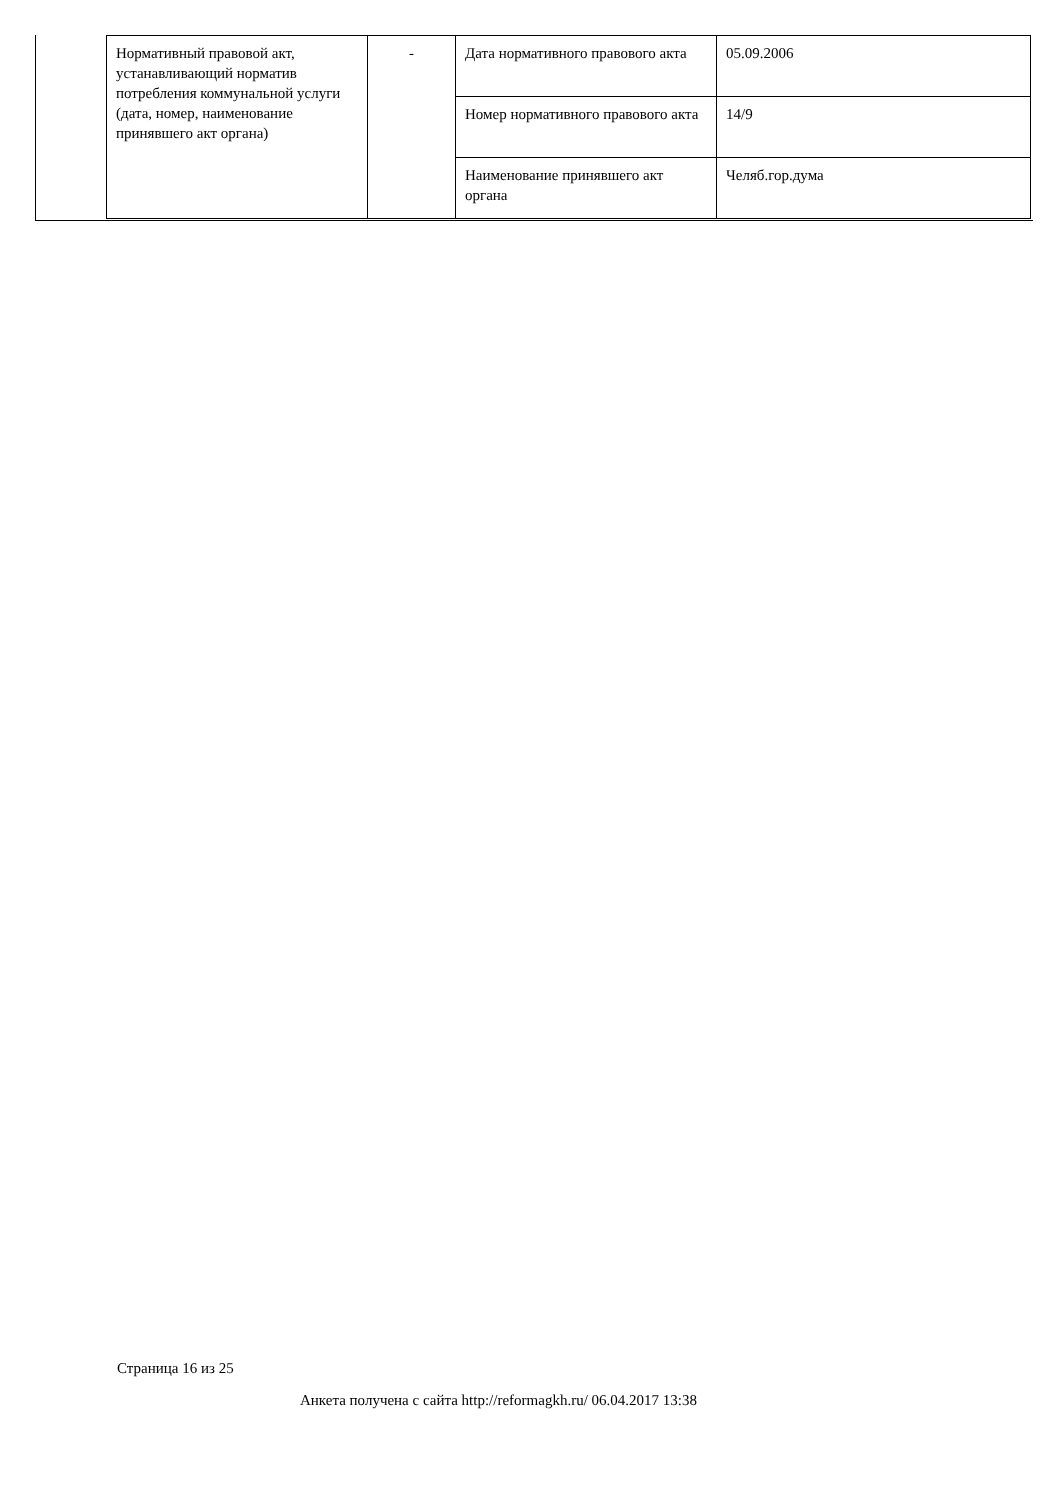| Нормативный правовой акт, устанавливающий норматив потребления коммунальной услуги (дата, номер, наименование принявшего акт органа) | - | Дата нормативного правового акта | 05.09.2006 |
| | | Номер нормативного правового акта | 14/9 |
| | | Наименование принявшего акт органа | Челяб.гор.дума |
Страница 16 из 25
Анкета получена с сайта http://reformagkh.ru/ 06.04.2017 13:38